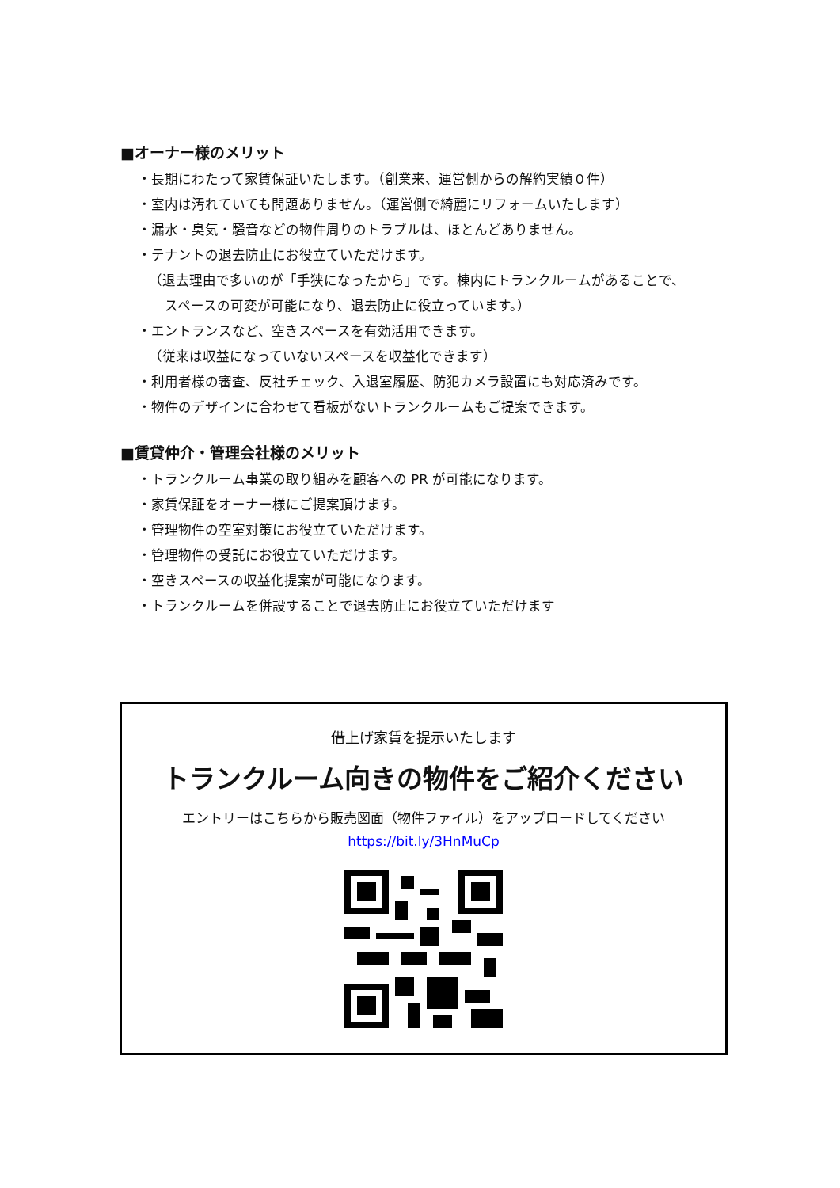■オーナー様のメリット
・長期にわたって家賃保証いたします。（創業来、運営側からの解約実績０件）
・室内は汚れていても問題ありません。（運営側で綺麗にリフォームいたします）
・漏水・臭気・騒音などの物件周りのトラブルは、ほとんどありません。
・テナントの退去防止にお役立ていただけます。
（退去理由で多いのが「手狭になったから」です。棟内にトランクルームがあることで、
スペースの可変が可能になり、退去防止に役立っています。）
・エントランスなど、空きスペースを有効活用できます。
（従来は収益になっていないスペースを収益化できます）
・利用者様の審査、反社チェック、入退室履歴、防犯カメラ設置にも対応済みです。
・物件のデザインに合わせて看板がないトランクルームもご提案できます。
■賃貸仲介・管理会社様のメリット
・トランクルーム事業の取り組みを顧客への PR が可能になります。
・家賃保証をオーナー様にご提案頂けます。
・管理物件の空室対策にお役立ていただけます。
・管理物件の受託にお役立ていただけます。
・空きスペースの収益化提案が可能になります。
・トランクルームを併設することで退去防止にお役立ていただけます
借上げ家賃を提示いたします
トランクルーム向きの物件をご紹介ください
エントリーはこちらから販売図面（物件ファイル）をアップロードしてください
https://bit.ly/3HnMuCp